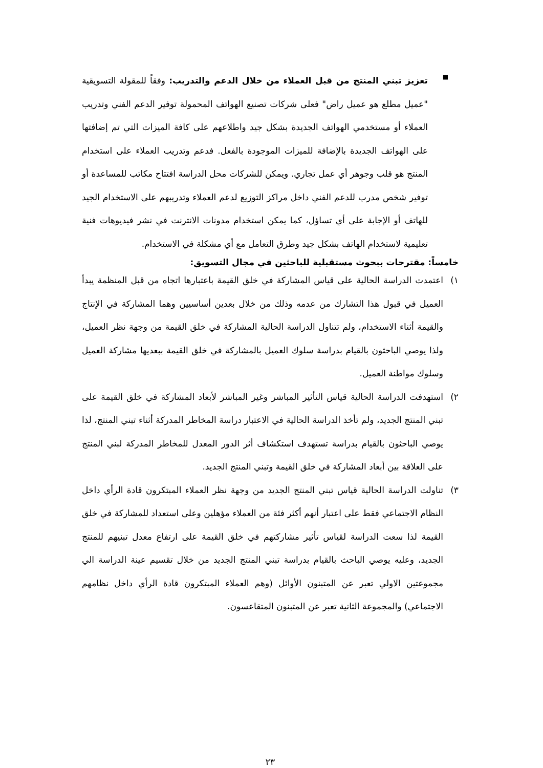■
تعزيز تبني المنتج من قبل العملاء من خلال الدعم والتدريب: وفقاً للمقولة التسويقية "عميل مطلع هو عميل راض" فعلى شركات تصنيع الهواتف المحمولة توفير الدعم الفني وتدريب العملاء أو مستخدمي الهواتف الجديدة بشكل جيد واطلاعهم على كافة الميزات التي تم إضافتها على الهواتف الجديدة بالإضافة للميزات الموجودة بالفعل. فدعم وتدريب العملاء على استخدام المنتج هو قلب وجوهر أي عمل تجاري. ويمكن للشركات محل الدراسة افتتاح مكاتب للمساعدة أو توفير شخص مدرب للدعم الفني داخل مراكز التوزيع لدعم العملاء وتدريبهم على الاستخدام الجيد للهاتف أو الإجابة على أي تساؤل، كما يمكن استخدام مدونات الانترنت في نشر فيديوهات فنية تعليمية لاستخدام الهاتف بشكل جيد وطرق التعامل مع أي مشكلة في الاستخدام.
خامساً: مقترحات ببحوث مستقبلية للباحثين في مجال التسويق:
١) اعتمدت الدراسة الحالية على قياس المشاركة في خلق القيمة باعتبارها اتجاه من قبل المنظمة يبدأ العميل في قبول هذا التشارك من عدمه وذلك من خلال بعدين أساسيين وهما المشاركة في الإنتاج والقيمة أثناء الاستخدام، ولم تتناول الدراسة الحالية المشاركة في خلق القيمة من وجهة نظر العميل، ولذا يوصي الباحثون بالقيام بدراسة سلوك العميل بالمشاركة في خلق القيمة ببعديها مشاركة العميل وسلوك مواطنة العميل.
٢) استهدفت الدراسة الحالية قياس التأثير المباشر وغير المباشر لأبعاد المشاركة في خلق القيمة على تبني المنتج الجديد، ولم تأخذ الدراسة الحالية في الاعتبار دراسة المخاطر المدركة أثناء تبني المنتج، لذا يوصي الباحثون بالقيام بدراسة تستهدف استكشاف أثر الدور المعدل للمخاطر المدركة لبني المنتج على العلاقة بين أبعاد المشاركة في خلق القيمة وتبني المنتج الجديد.
٣) تناولت الدراسة الحالية قياس تبني المنتج الجديد من وجهة نظر العملاء المبتكرون قادة الرأي داخل النظام الاجتماعي فقط على اعتبار أنهم أكثر فئة من العملاء مؤهلين وعلى استعداد للمشاركة في خلق القيمة لذا سعت الدراسة لقياس تأثير مشاركتهم في خلق القيمة على ارتفاع معدل تبنيهم للمنتج الجديد، وعليه يوصي الباحث بالقيام بدراسة تبني المنتج الجديد من خلال تقسيم عينة الدراسة الي مجموعتين الاولي تعبر عن المتبنون الأوائل (وهم العملاء المبتكرون قادة الرأي داخل نظامهم الاجتماعي) والمجموعة الثانية تعبر عن المتبنون المتقاعسون.
٢٣